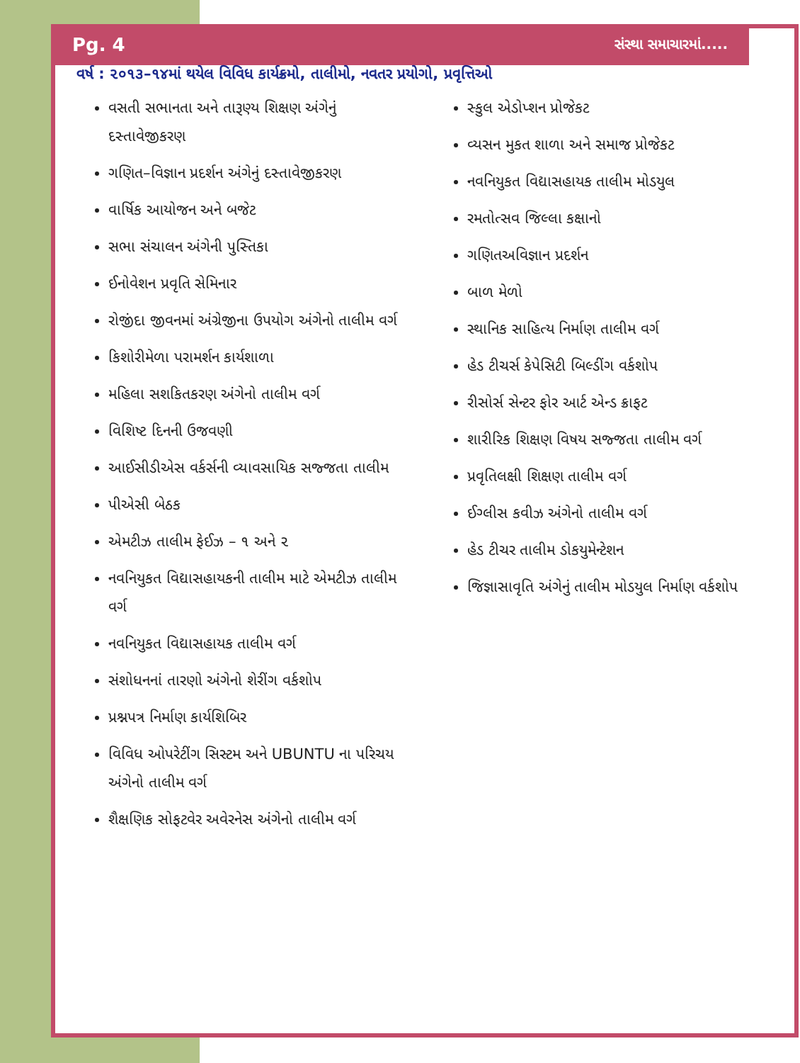Pg. 4 સંસ્થા સમાચારમાં.....
વર્ષ : ૨૦૧૩–૧૪માં થયેલ વિવિધ કાર્યક્રમો, તાલીમો, નવતર પ્રયોગો, પ્રવૃત્તિઓ
વસતી સભાનતા અને તારૂણ્ય શિક્ષણ અંગેનું દસ્તાવેજીકરણ
ગણિત–વિજ્ઞાન પ્રદર્શન અંગેનું દસ્તાવેજીકરણ
વાર્ષિક આયોજન અને બજેટ
સભા સંચાલન અંગેની પુસ્તિકા
ઈનોવેશન પ્રવૃતિ સેમિનાર
રોજીંદા જીવનમાં અંગ્રેજીના ઉપયોગ અંગેનો તાલીમ વર્ગ
કિશોરીમેળા પરામર્શન કાર્યશાળા
મહિલા સશકિતકરણ અંગેનો તાલીમ વર્ગ
વિશિષ્ટ દિનની ઉજવણી
આઈસીડીએસ વર્કર્સની વ્યાવસાયિક સજ્જતા તાલીમ
પીએસી બેઠક
એમટીઝ તાલીમ ફેઈઝ – ૧ અને ૨
નવનિયુકત વિદ્યાસહાયકની તાલીમ માટે એમટીઝ તાલીમ વર્ગ
નવનિયુકત વિદ્યાસહાયક તાલીમ વર્ગ
સંશોધનનાં તારણો અંગેનો શેરીંગ વર્કશોપ
પ્રશ્નપત્ર નિર્માણ કાર્યશિબિર
વિવિધ ઓપરેટીંગ સિસ્ટમ અને UBUNTU ના પરિચય અંગેનો તાલીમ વર્ગ
શૈક્ષણિક સોફટવેર અવેરનેસ અંગેનો તાલીમ વર્ગ
સ્કુલ એડોપ્શન પ્રોજેકટ
વ્યસન મુકત શાળા અને સમાજ પ્રોજેકટ
નવનિયુકત વિદ્યાસહાયક તાલીમ મોડયુલ
રમતોત્સવ જિલ્લા કક્ષાનો
ગણિતઅવિજ્ઞાન પ્રદર્શન
બાળ મેળો
સ્થાનિક સાહિત્ય નિર્માણ તાલીમ વર્ગ
હેડ ટીચર્સ કેપેસિટી બિલ્ડીંગ વર્કશોપ
રીસોર્સ સેન્ટર ફોર આર્ટ એન્ડ ક્રાફટ
શારીરિક શિક્ષણ વિષય સજ્જતા તાલીમ વર્ગ
પ્રવૃતિલક્ષી શિક્ષણ તાલીમ વર્ગ
ઈગ્લીસ કવીઝ અંગેનો તાલીમ વર્ગ
હેડ ટીચર તાલીમ ડોકયુમેન્ટેશન
જિજ્ઞાસાવૃતિ અંગેનું તાલીમ મોડયુલ નિર્માણ વર્કશોપ